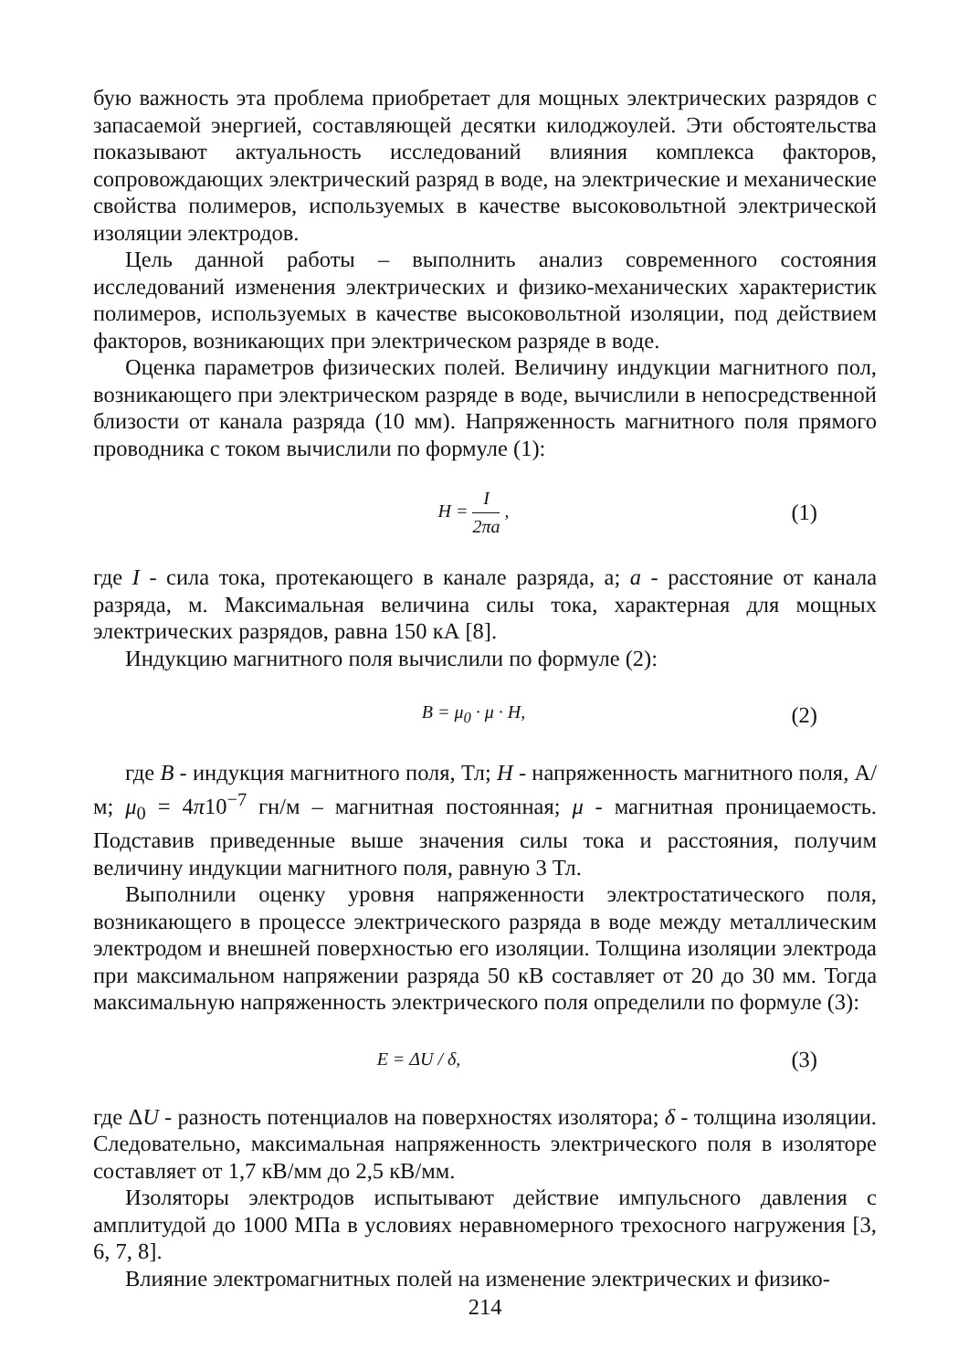бую важность эта проблема приобретает для мощных электрических разрядов с запасаемой энергией, составляющей десятки килоджоулей. Эти обстоятельства показывают актуальность исследований влияния комплекса факторов, сопровождающих электрический разряд в воде, на электрические и механические свойства полимеров, используемых в качестве высоковольтной электрической изоляции электродов.
Цель данной работы – выполнить анализ современного состояния исследований изменения электрических и физико-механических характеристик полимеров, используемых в качестве высоковольтной изоляции, под действием факторов, возникающих при электрическом разряде в воде.
Оценка параметров физических полей. Величину индукции магнитного пол, возникающего при электрическом разряде в воде, вычислили в непосредственной близости от канала разряда (10 мм). Напряженность магнитного поля прямого проводника с током вычислили по формуле (1):
H = I 2πa ,
(1)
где I - сила тока, протекающего в канале разряда, а; a - расстояние от канала разряда, м. Максимальная величина силы тока, характерная для мощных электрических разрядов, равна 150 кА [8].
Индукцию магнитного поля вычислили по формуле (2):
B = μ<sub>0</sub> · μ · H,
(2)
где B - индукция магнитного поля, Тл; H - напряженность магнитного поля, А/м; μ<sub>0</sub> = 4π10<sup>−7</sup> гн/м – магнитная постоянная; μ - магнитная проницаемость. Подставив приведенные выше значения силы тока и расстояния, получим величину индукции магнитного поля, равную 3 Тл.
Выполнили оценку уровня напряженности электростатического поля, возникающего в процессе электрического разряда в воде между металлическим электродом и внешней поверхностью его изоляции. Толщина изоляции электрода при максимальном напряжении разряда 50 кВ составляет от 20 до 30 мм. Тогда максимальную напряженность электрического поля определили по формуле (3):
E = ΔU / δ,
(3)
где ΔU - разность потенциалов на поверхностях изолятора; δ - толщина изоляции. Следовательно, максимальная напряженность электрического поля в изоляторе составляет от 1,7 кВ/мм до 2,5 кВ/мм.
Изоляторы электродов испытывают действие импульсного давления с амплитудой до 1000 МПа в условиях неравномерного трехосного нагружения [3, 6, 7, 8].
Влияние электромагнитных полей на изменение электрических и физико-
214